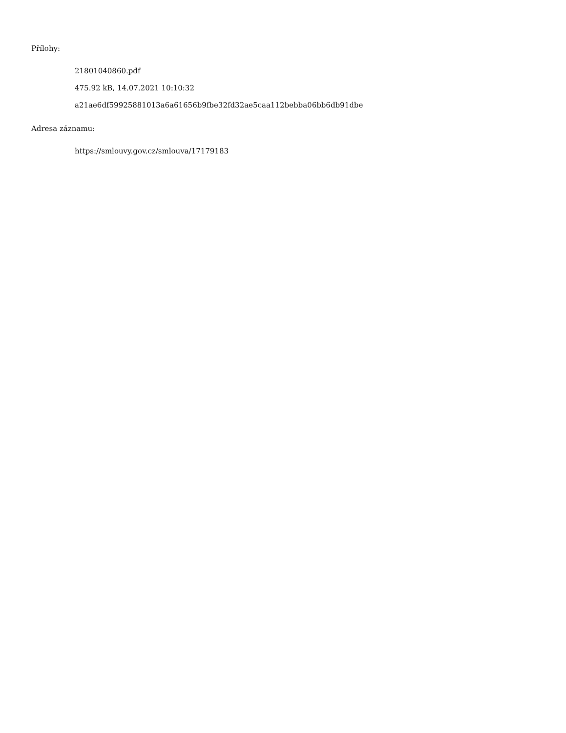Přílohy:
21801040860.pdf
475.92 kB, 14.07.2021 10:10:32
a21ae6df59925881013a6a61656b9fbe32fd32ae5caa112bebba06bb6db91dbe
Adresa záznamu:
https://smlouvy.gov.cz/smlouva/17179183